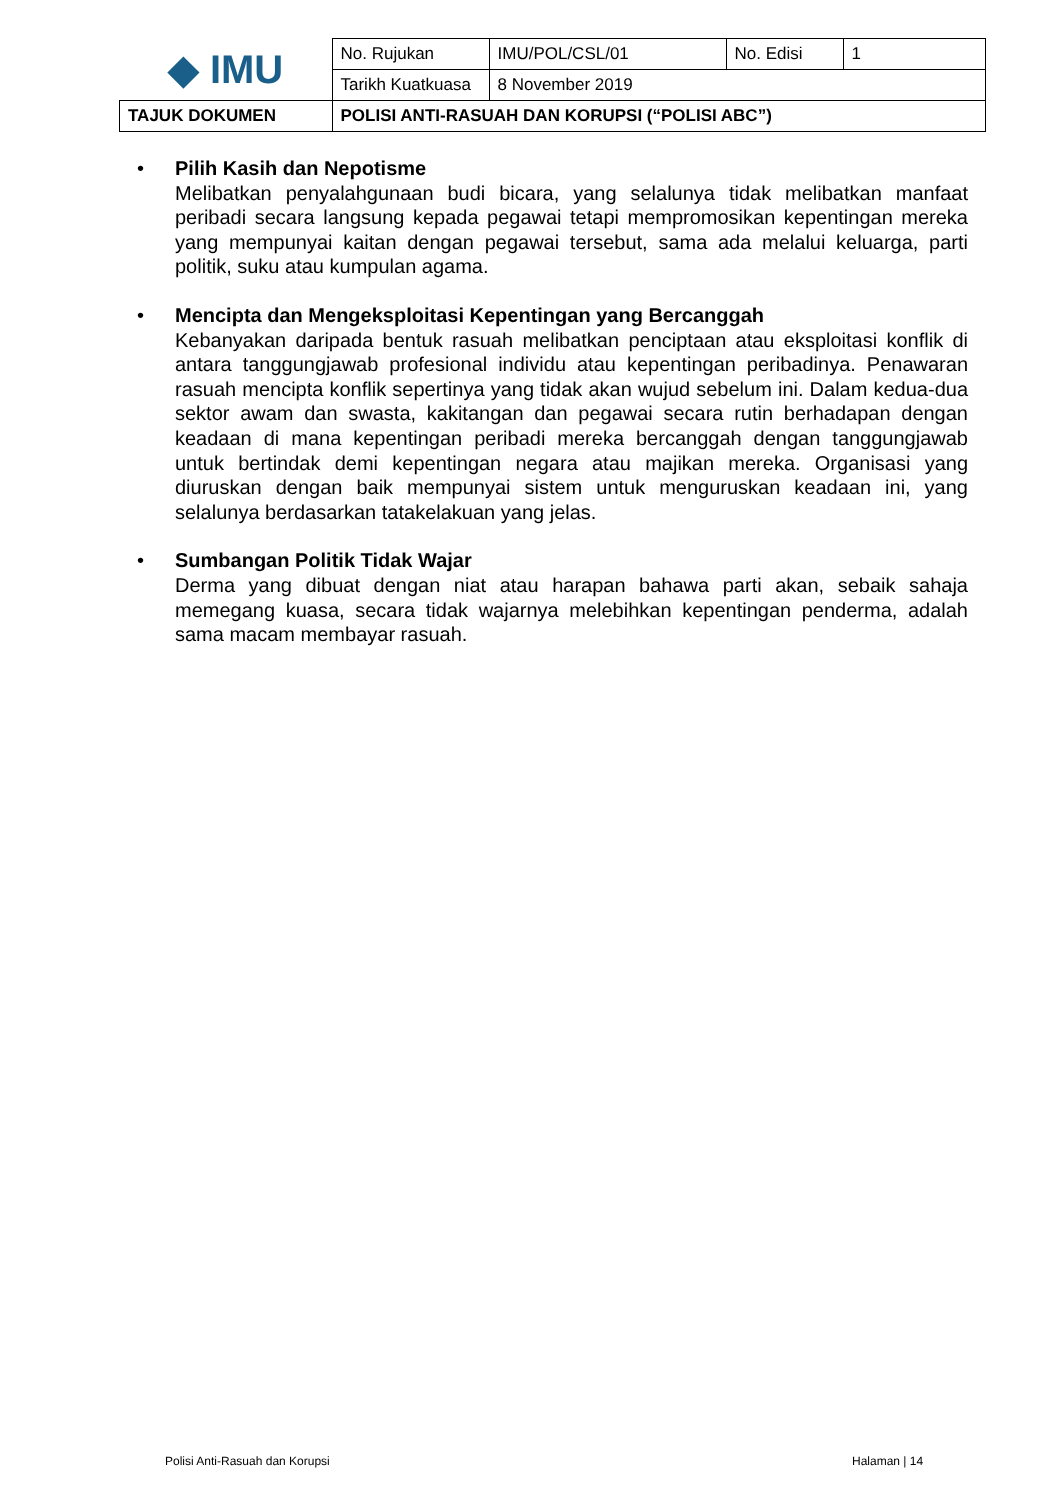| ◆ IMU | No. Rujukan | IMU/POL/CSL/01 | No. Edisi | 1 |
| | Tarikh Kuatkuasa | 8 November 2019 | | |
| TAJUK DOKUMEN | POLISI ANTI-RASUAH DAN KORUPSI (“POLISI ABC”) | | | |
• Pilih Kasih dan Nepotisme
Melibatkan penyalahgunaan budi bicara, yang selalunya tidak melibatkan manfaat peribadi secara langsung kepada pegawai tetapi mempromosikan kepentingan mereka yang mempunyai kaitan dengan pegawai tersebut, sama ada melalui keluarga, parti politik, suku atau kumpulan agama.
• Mencipta dan Mengeksploitasi Kepentingan yang Bercanggah
Kebanyakan daripada bentuk rasuah melibatkan penciptaan atau eksploitasi konflik di antara tanggungjawab profesional individu atau kepentingan peribadinya. Penawaran rasuah mencipta konflik sepertinya yang tidak akan wujud sebelum ini. Dalam kedua-dua sektor awam dan swasta, kakitangan dan pegawai secara rutin berhadapan dengan keadaan di mana kepentingan peribadi mereka bercanggah dengan tanggungjawab untuk bertindak demi kepentingan negara atau majikan mereka. Organisasi yang diuruskan dengan baik mempunyai sistem untuk menguruskan keadaan ini, yang selalunya berdasarkan tatakelakuan yang jelas.
• Sumbangan Politik Tidak Wajar
Derma yang dibuat dengan niat atau harapan bahawa parti akan, sebaik sahaja memegang kuasa, secara tidak wajarnya melebihkan kepentingan penderma, adalah sama macam membayar rasuah.
Polisi Anti-Rasuah dan Korupsi Halaman | 14